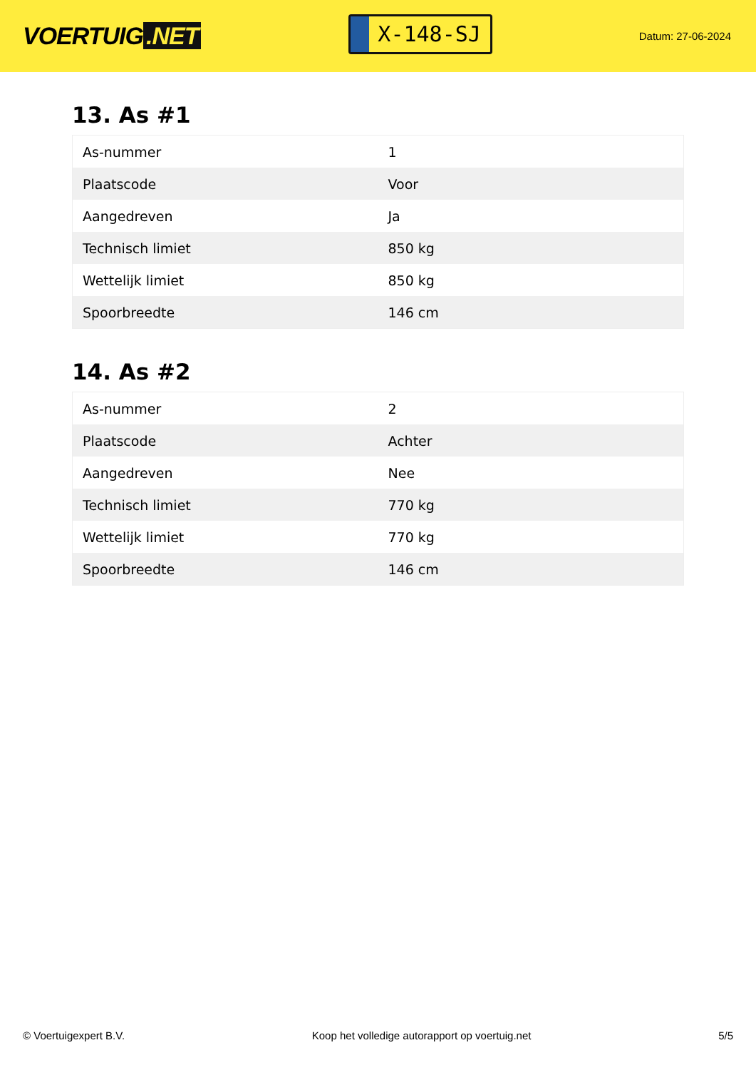VOERTUIG.NET
X-148-SJ
Datum: 27-06-2024
13. As #1
| As-nummer | 1 |
| Plaatscode | Voor |
| Aangedreven | Ja |
| Technisch limiet | 850 kg |
| Wettelijk limiet | 850 kg |
| Spoorbreedte | 146 cm |
14. As #2
| As-nummer | 2 |
| Plaatscode | Achter |
| Aangedreven | Nee |
| Technisch limiet | 770 kg |
| Wettelijk limiet | 770 kg |
| Spoorbreedte | 146 cm |
© Voertuigexpert B.V. Koop het volledige autorapport op voertuig.net 5/5